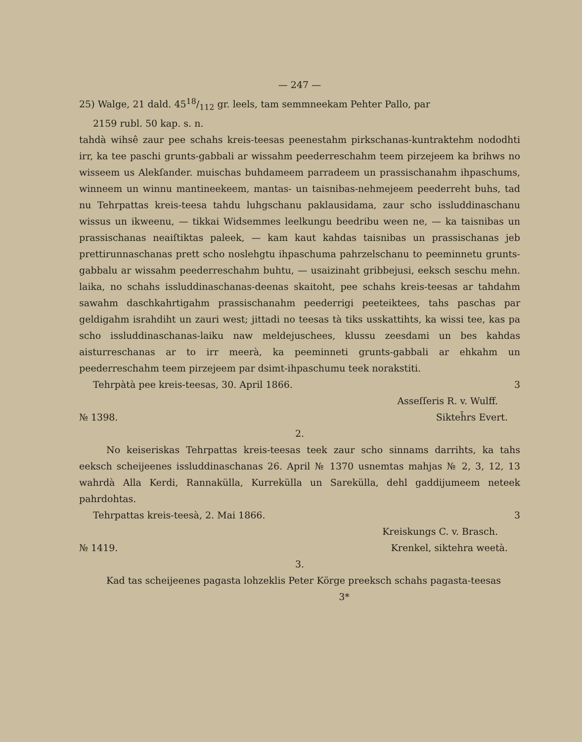— 247 —
25) Walge, 21 dald. 4518/112 gr. leels, tam semmneekam Pehter Pallo, par
2159 rubl. 50 kap. s. n.
tahdà wihsê zaur pee schahs kreis-teesas peenestahm pirkschanas-kuntraktehm nododhti irr, ka tee paschi grunts-gabbali ar wissahm peederreschahm teem pirzejeem ka brihws no wisseem us Alekſander. muischas buhdameem parradeem un prassischanahm ihpaschums, winneem un winnu mantineekeem, mantas- un taisnibas-nehmejeem peederreht buhs, tad nu Tehrpattas kreis-teesa tahdu luhgschanu paklausidama, zaur scho issluddinaschanu wissus un ikweenu, — tikkai Widsemmes leelkungu beedribu ween ne, — ka taisnibas un prassischanas neaiſtiktas paleek, — kam kaut kahdas taisnibas un prassischanas jeb prettirunnaschanas prett scho noslehgtu ihpaschuma pahrzelschanu to peeminnetu grunts-gabbalu ar wissahm peederreschahm buhtu, — usaizinaht gribbejusi, eeksch seschu mehn. laika, no schahs issluddinaschanas-deenas skaitoht, pee schahs kreis-teesas ar tahdahm sawahm daschkahrtigahm prassischanahm peederrigi peeteiktees, tahs paschas par geldigahm israhdiht un zauri west; jittadi no teesas tà tiks usskattihts, ka wissi tee, kas pa scho issluddinaschanas-laiku naw meldejuschees, klussu zeesdami un bes kahdas aisturreschanas ar to irr meerà, ka peeminneti grunts-gabbali ar ehkahm un peederreschahm teem pirzejeem par dsimt-ihpaschumu teek norakstiti.
Tehrpàtà pee kreis-teesas, 30. April 1866. 3
Asseſſeris R. v. Wulff.
№ 1398. Sikteh̄rs Evert.
2.
No keiseriskas Tehrpattas kreis-teesas teek zaur scho sinnams darrihts, ka tahs eeksch scheijeenes issluddinaschanas 26. April № 1370 usnemtas mahjas № 2, 3, 12, 13 wahrdà Alla Kerdi, Rannakülla, Kurrekülla un Sarekülla, dehl gaddijumeem neteek pahrdohtas.
Tehrpattas kreis-teesà, 2. Mai 1866. 3
Kreiskungs C. v. Brasch.
№ 1419. Krenkel, siktehra weetà.
3.
Kad tas scheijeenes pagasta lohzeklis Peter Körge preeksch schahs pagasta-teesas
3*